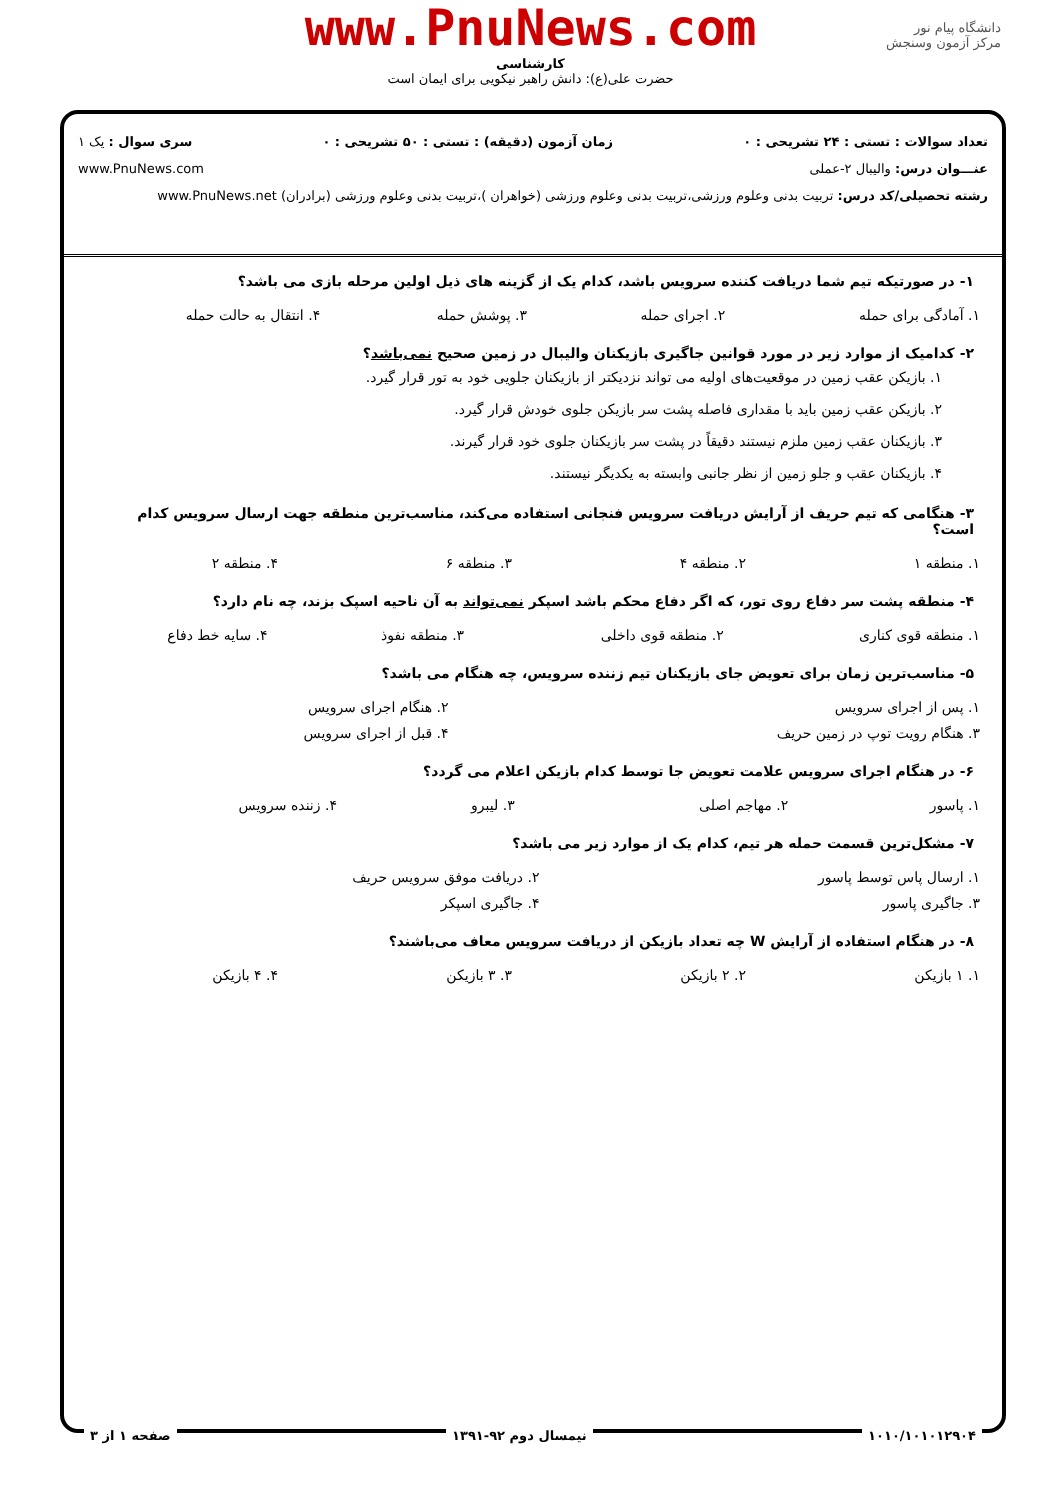دانشگاه پیام نور
مرکز آزمون وسنجش
www.PnuNews.com
کارشناسی
حضرت علی(ع): دانش راهبر نیکویی برای ایمان است
تعداد سوالات : تستی : ۲۴ تشریحی : ۰ زمان آزمون (دقیقه) : تستی : ۵۰ تشریحی : ۰ سری سوال : یک ۱
عنـــوان درس: والیبال ۲-عملی www.PnuNews.com
رشته تحصیلی/کد درس: تربیت بدنی وعلوم ورزشی،تربیت بدنی وعلوم ورزشی (خواهران )،تربیت بدنی وعلوم ورزشی (برادران) www.PnuNews.net
۱- در صورتیکه تیم شما دریافت کننده سرویس باشد، کدام یک از گزینه های ذیل اولین مرحله بازی می باشد؟
| ۱. آمادگی برای حمله | ۲. اجرای حمله | ۳. پوشش حمله | ۴. انتقال به حالت حمله |
۲- کدامیک از موارد زیر در مورد قوانین جاگیری بازیکنان والیبال در زمین صحیح نمی‌باشد؟
۱. بازیکن عقب زمین در موقعیت‌های اولیه می تواند نزدیکتر از بازیکنان جلویی خود به تور قرار گیرد.
۲. بازیکن عقب زمین باید با مقداری فاصله پشت سر بازیکن جلوی خودش قرار گیرد.
۳. بازیکنان عقب زمین ملزم نیستند دقیقاً در پشت سر بازیکنان جلوی خود قرار گیرند.
۴. بازیکنان عقب و جلو زمین از نظر جانبی وابسته به یکدیگر نیستند.
۳- هنگامی که تیم حریف از آرایش دریافت سرویس فنجانی استفاده می‌کند، مناسب‌ترین منطقه جهت ارسال سرویس کدام است؟
| ۱. منطقه ۱ | ۲. منطقه ۴ | ۳. منطقه ۶ | ۴. منطقه ۲ |
۴- منطقه پشت سر دفاع روی تور، که اگر دفاع محکم باشد اسپکر نمی‌تواند به آن ناحیه اسپک بزند، چه نام دارد؟
| ۱. منطقه قوی کناری | ۲. منطقه قوی داخلی | ۳. منطقه نفوذ | ۴. سایه خط دفاع |
۵- مناسب‌ترین زمان برای تعویض جای بازیکنان تیم زننده سرویس، چه هنگام می باشد؟
| ۱. پس از اجرای سرویس | ۲. هنگام اجرای سرویس |
| ۳. هنگام رویت توپ در زمین حریف | ۴. قبل از اجرای سرویس |
۶- در هنگام اجرای سرویس علامت تعویض جا توسط کدام بازیکن اعلام می گردد؟
| ۱. پاسور | ۲. مهاجم اصلی | ۳. لیبرو | ۴. زننده سرویس |
۷- مشکل‌ترین قسمت حمله هر تیم، کدام یک از موارد زیر می باشد؟
| ۱. ارسال پاس توسط پاسور | ۲. دریافت موفق سرویس حریف |
| ۳. جاگیری پاسور | ۴. جاگیری اسپکر |
۸- در هنگام استفاده از آرایش W چه تعداد بازیکن از دریافت سرویس معاف می‌باشند؟
| ۱. ۱ بازیکن | ۲. ۲ بازیکن | ۳. ۳ بازیکن | ۴. ۴ بازیکن |
۱۰۱۰/۱۰۱۰۱۲۹۰۴ نیمسال دوم ۹۲-۱۳۹۱ صفحه ۱ از ۳